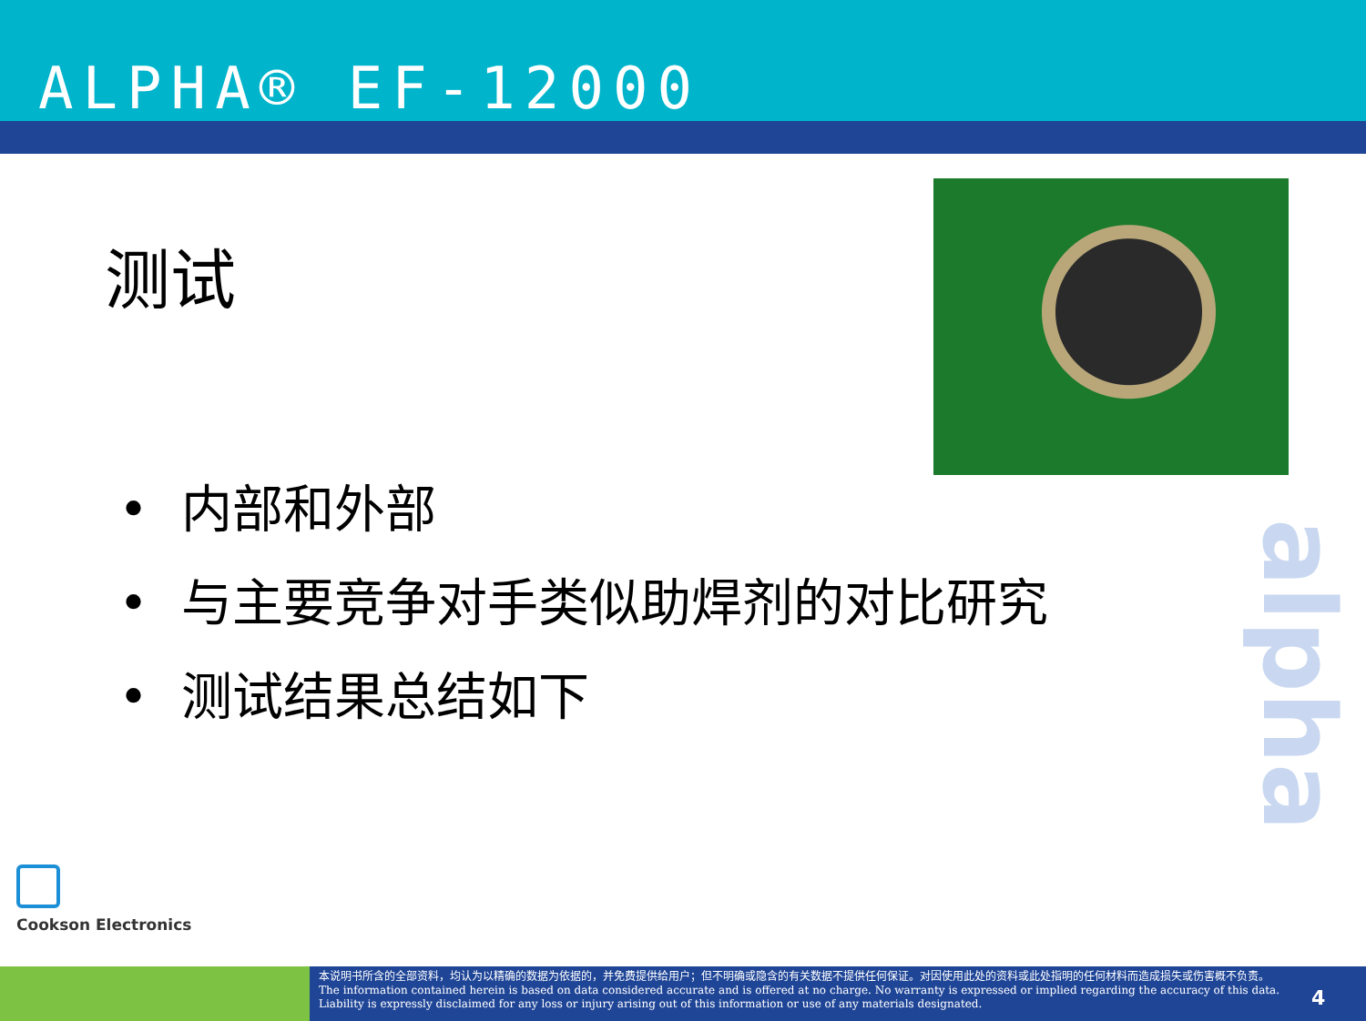ALPHA® EF-12000
测试
• 内部和外部
• 与主要竞争对手类似助焊剂的对比研究
• 测试结果总结如下
Cookson Electronics
alpha
本说明书所含的全部资料，均认为以精确的数据为依据的，并免费提供给用户；但不明确或隐含的有关数据不提供任何保证。对因使用此处的资料或此处指明的任何材料而造成损失或伤害概不负责。
The information contained herein is based on data considered accurate and is offered at no charge. No warranty is expressed or implied regarding the accuracy of this data. Liability is expressly disclaimed for any loss or injury arising out of this information or use of any materials designated.
4